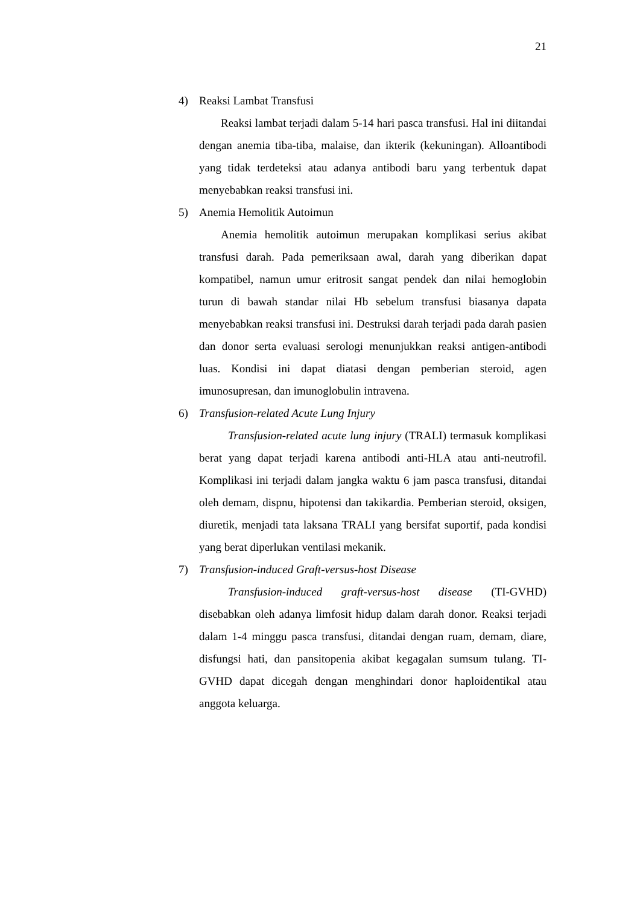21
4) Reaksi Lambat Transfusi
Reaksi lambat terjadi dalam 5-14 hari pasca transfusi. Hal ini diitandai dengan anemia tiba-tiba, malaise, dan ikterik (kekuningan). Alloantibodi yang tidak terdeteksi atau adanya antibodi baru yang terbentuk dapat menyebabkan reaksi transfusi ini.
5) Anemia Hemolitik Autoimun
Anemia hemolitik autoimun merupakan komplikasi serius akibat transfusi darah. Pada pemeriksaan awal, darah yang diberikan dapat kompatibel, namun umur eritrosit sangat pendek dan nilai hemoglobin turun di bawah standar nilai Hb sebelum transfusi biasanya dapata menyebabkan reaksi transfusi ini. Destruksi darah terjadi pada darah pasien dan donor serta evaluasi serologi menunjukkan reaksi antigen-antibodi luas. Kondisi ini dapat diatasi dengan pemberian steroid, agen imunosupresan, dan imunoglobulin intravena.
6) Transfusion-related Acute Lung Injury
Transfusion-related acute lung injury (TRALI) termasuk komplikasi berat yang dapat terjadi karena antibodi anti-HLA atau anti-neutrofil. Komplikasi ini terjadi dalam jangka waktu 6 jam pasca transfusi, ditandai oleh demam, dispnu, hipotensi dan takikardia. Pemberian steroid, oksigen, diuretik, menjadi tata laksana TRALI yang bersifat suportif, pada kondisi yang berat diperlukan ventilasi mekanik.
7) Transfusion-induced Graft-versus-host Disease
Transfusion-induced graft-versus-host disease (TI-GVHD) disebabkan oleh adanya limfosit hidup dalam darah donor. Reaksi terjadi dalam 1-4 minggu pasca transfusi, ditandai dengan ruam, demam, diare, disfungsi hati, dan pansitopenia akibat kegagalan sumsum tulang. TI-GVHD dapat dicegah dengan menghindari donor haploidentikal atau anggota keluarga.